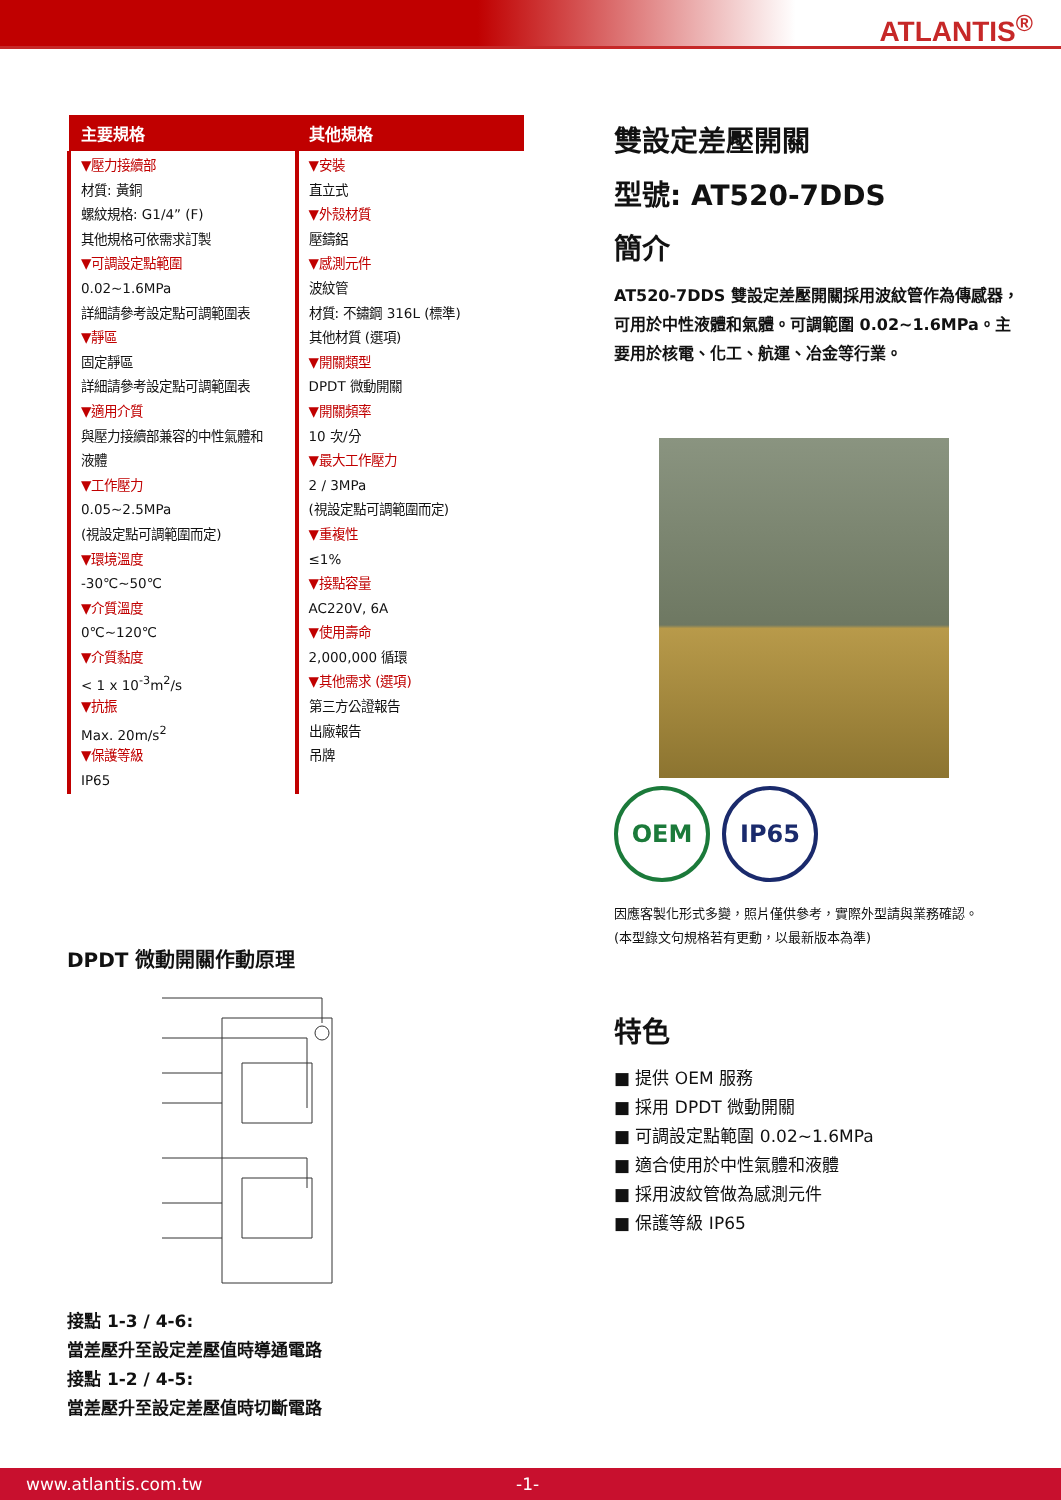ATLANTIS<sup>®</sup>
| 主要規格 | 其他規格 |
| --- | --- |
| ▼壓力接續部 材質: 黃銅 螺紋規格: G1/4” (F) 其他規格可依需求訂製 ▼可調設定點範圍 0.02~1.6MPa 詳細請參考設定點可調範圍表 ▼靜區 固定靜區 詳細請參考設定點可調範圍表 ▼適用介質 與壓力接續部兼容的中性氣體和 液體 ▼工作壓力 0.05~2.5MPa (視設定點可調範圍而定) ▼環境溫度 -30℃~50℃ ▼介質溫度 0℃~120℃ ▼介質黏度 < 1 x 10<sup>-3</sup>m<sup>2</sup>/s ▼抗振 Max. 20m/s<sup>2</sup> ▼保護等級 IP65 | ▼安裝 直立式 ▼外殼材質 壓鑄鋁 ▼感測元件 波紋管 材質: 不鏽鋼 316L (標準) 其他材質 (選項) ▼開關類型 DPDT 微動開關 ▼開關頻率 10 次/分 ▼最大工作壓力 2 / 3MPa (視設定點可調範圍而定) ▼重複性 ≤1% ▼接點容量 AC220V, 6A ▼使用壽命 2,000,000 循環 ▼其他需求 (選項) 第三方公證報告 出廠報告 吊牌 |
DPDT 微動開關作動原理
接點 1-3 / 4-6:
當差壓升至設定差壓值時導通電路
接點 1-2 / 4-5:
當差壓升至設定差壓值時切斷電路
雙設定差壓開關
型號: AT520-7DDS
簡介
AT520-7DDS 雙設定差壓開關採用波紋管作為傳感器，可用於中性液體和氣體。可調範圍 0.02~1.6MPa。主要用於核電、化工、航運、冶金等行業。
OEM IP65
因應客製化形式多變，照片僅供參考，實際外型請與業務確認。
(本型錄文句規格若有更動，以最新版本為準)
特色
■ 提供 OEM 服務
■ 採用 DPDT 微動開關
■ 可調設定點範圍 0.02~1.6MPa
■ 適合使用於中性氣體和液體
■ 採用波紋管做為感測元件
■ 保護等級 IP65
www.atlantis.com.tw -1-